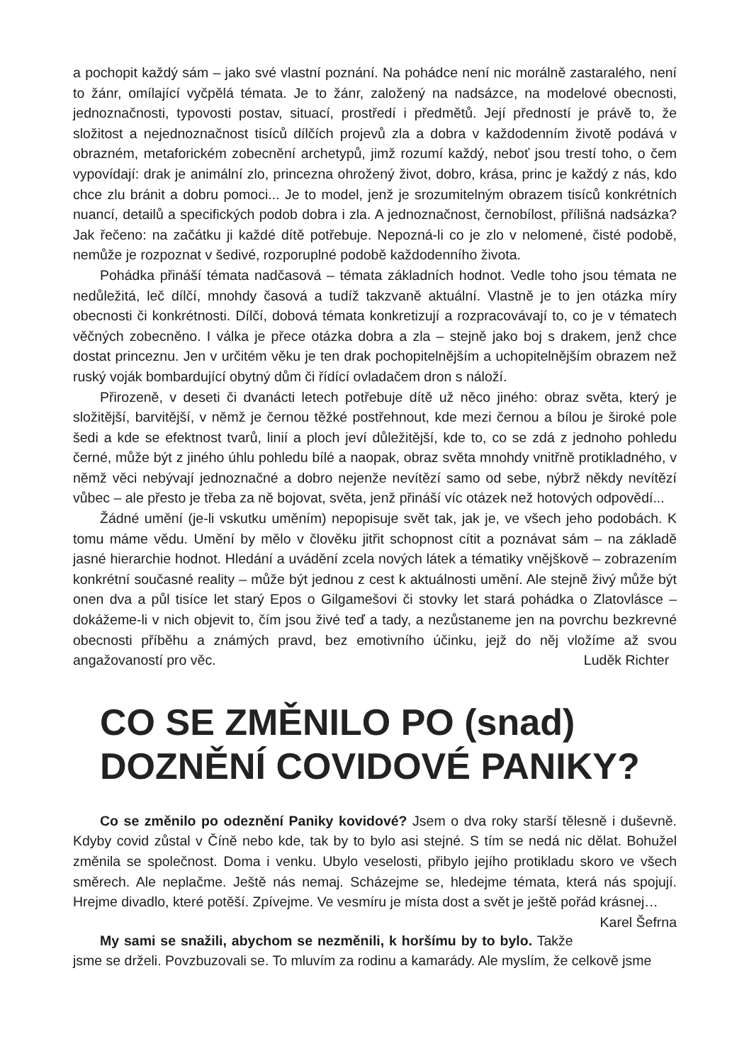a pochopit každý sám – jako své vlastní poznání. Na pohádce není nic morálně zastaralého, není to žánr, omílající vyčpělá témata. Je to žánr, založený na nadsázce, na modelové obecnosti, jednoznačnosti, typovosti postav, situací, prostředí i předmětů. Její předností je právě to, že složitost a nejednoznačnost tisíců dílčích projevů zla a dobra v každodenním životě podává v obrazném, metaforickém zobecnění archetypů, jimž rozumí každý, neboť jsou trestí toho, o čem vypovídají: drak je animální zlo, princezna ohrožený život, dobro, krása, princ je každý z nás, kdo chce zlu bránit a dobru pomoci... Je to model, jenž je srozumitelným obrazem tisíců konkrétních nuancí, detailů a specifických podob dobra i zla. A jednoznačnost, černobílost, přílišná nadsázka? Jak řečeno: na začátku ji každé dítě potřebuje. Nepozná-li co je zlo v nelomené, čisté podobě, nemůže je rozpoznat v šedivé, rozporuplné podobě každodenního života.
Pohádka přináší témata nadčasová – témata základních hodnot. Vedle toho jsou témata ne nedůležitá, leč dílčí, mnohdy časová a tudíž takzvaně aktuální. Vlastně je to jen otázka míry obecnosti či konkrétnosti. Dílčí, dobová témata konkretizují a rozpracovávají to, co je v tématech věčných zobecněno. I válka je přece otázka dobra a zla – stejně jako boj s drakem, jenž chce dostat princeznu. Jen v určitém věku je ten drak pochopitelnějším a uchopitelnějším obrazem než ruský voják bombardující obytný dům či řídící ovladačem dron s náloží.
Přirozeně, v deseti či dvanácti letech potřebuje dítě už něco jiného: obraz světa, který je složitější, barvitější, v němž je černou těžké postřehnout, kde mezi černou a bílou je široké pole šedi a kde se efektnost tvarů, linií a ploch jeví důležitější, kde to, co se zdá z jednoho pohledu černé, může být z jiného úhlu pohledu bílé a naopak, obraz světa mnohdy vnitřně protikladného, v němž věci nebývají jednoznačné a dobro nejenže nevítězí samo od sebe, nýbrž někdy nevítězí vůbec – ale přesto je třeba za ně bojovat, světa, jenž přináší víc otázek než hotových odpovědí...
Žádné umění (je-li vskutku uměním) nepopisuje svět tak, jak je, ve všech jeho podobách. K tomu máme vědu. Umění by mělo v člověku jitřit schopnost cítit a poznávat sám – na základě jasné hierarchie hodnot. Hledání a uvádění zcela nových látek a tématiky vnějškově – zobrazením konkrétní současné reality – může být jednou z cest k aktuálnosti umění. Ale stejně živý může být onen dva a půl tisíce let starý Epos o Gilgamešovi či stovky let stará pohádka o Zlatovlásce – dokážeme-li v nich objevit to, čím jsou živé teď a tady, a nezůstaneme jen na povrchu bezkrevné obecnosti příběhu a známých pravd, bez emotivního účinku, jejž do něj vložíme až svou angažovaností pro věc. Luděk Richter
CO SE ZMĚNILO PO (snad) DOZNĚNÍ COVIDOVÉ PANIKY?
Co se změnilo po odeznění Paniky kovidové? Jsem o dva roky starší tělesně i duševně. Kdyby covid zůstal v Číně nebo kde, tak by to bylo asi stejné. S tím se nedá nic dělat. Bohužel změnila se společnost. Doma i venku. Ubylo veselosti, přibylo jejího protikladu skoro ve všech směrech. Ale neplačme. Ještě nás nemaj. Scházejme se, hledejme témata, která nás spojují. Hrejme divadlo, které potěší. Zpívejme. Ve vesmíru je místa dost a svět je ještě pořád krásnej… Karel Šefrna
My sami se snažili, abychom se nezměnili, k horšímu by to bylo. Takže jsme se drželi. Povzbuzovali se. To mluvím za rodinu a kamarády. Ale myslím, že celkově jsme